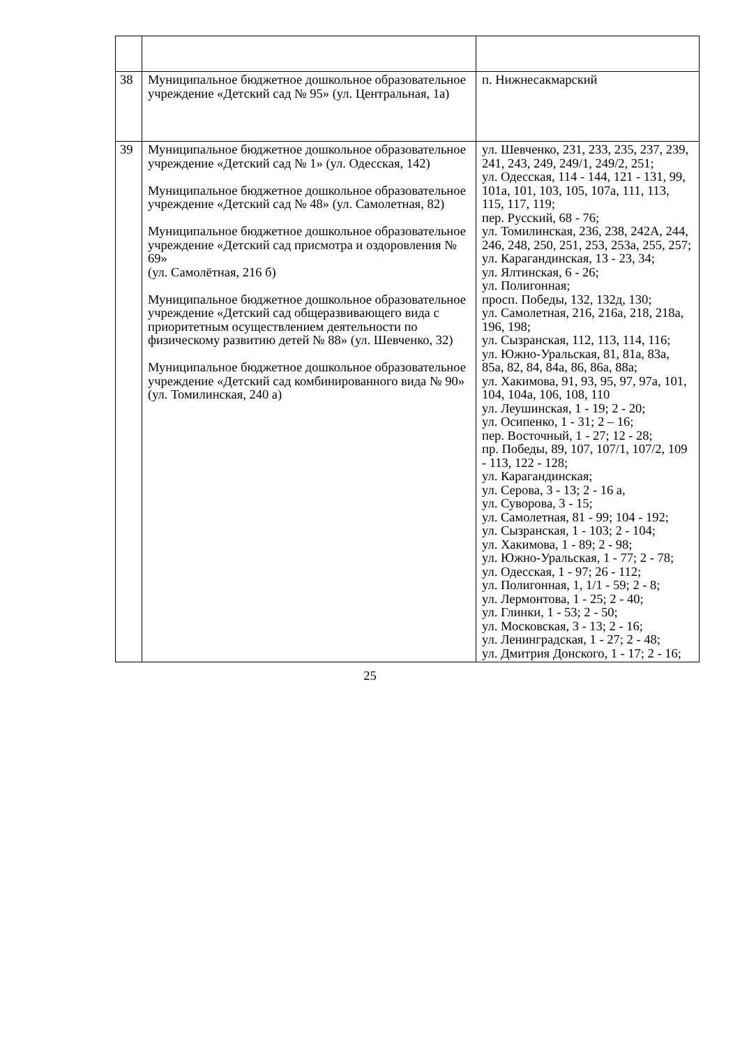| 38 | Муниципальное бюджетное дошкольное образовательное учреждение «Детский сад № 95» (ул. Центральная, 1а) | п. Нижнесакмарский |
| 39 | Муниципальное бюджетное дошкольное образовательное учреждение «Детский сад № 1» (ул. Одесская, 142) Муниципальное бюджетное дошкольное образовательное учреждение «Детский сад № 48» (ул. Самолетная, 82) Муниципальное бюджетное дошкольное образовательное учреждение «Детский сад присмотра и оздоровления № 69» (ул. Самолётная, 216 б) Муниципальное бюджетное дошкольное образовательное учреждение «Детский сад общеразвивающего вида с приоритетным осуществлением деятельности по физическому развитию детей № 88» (ул. Шевченко, 32) Муниципальное бюджетное дошкольное образовательное учреждение «Детский сад комбинированного вида № 90» (ул. Томилинская, 240 а) | ул. Шевченко, 231, 233, 235, 237, 239, 241, 243, 249, 249/1, 249/2, 251; ул. Одесская, 114 - 144, 121 - 131, 99, 101а, 101, 103, 105, 107а, 111, 113, 115, 117, 119; пер. Русский, 68 - 76; ул. Томилинская, 236, 238, 242А, 244, 246, 248, 250, 251, 253, 253а, 255, 257; ул. Карагандинская, 13 - 23, 34; ул. Ялтинская, 6 - 26; ул. Полигонная; просп. Победы, 132, 132д, 130; ул. Самолетная, 216, 216а, 218, 218а, 196, 198; ул. Сызранская, 112, 113, 114, 116; ул. Южно-Уральская, 81, 81а, 83а, 85а, 82, 84, 84а, 86, 86а, 88а; ул. Хакимова, 91, 93, 95, 97, 97а, 101, 104, 104а, 106, 108, 110 ул. Леушинская, 1 - 19; 2 - 20; ул. Осипенко, 1 - 31; 2 – 16; пер. Восточный, 1 - 27; 12 - 28; пр. Победы, 89, 107, 107/1, 107/2, 109 - 113, 122 - 128; ул. Карагандинская; ул. Серова, 3 - 13; 2 - 16 а, ул. Суворова, 3 - 15; ул. Самолетная, 81 - 99; 104 - 192; ул. Сызранская, 1 - 103; 2 - 104; ул. Хакимова, 1 - 89; 2 - 98; ул. Южно-Уральская, 1 - 77; 2 - 78; ул. Одесская, 1 - 97; 26 - 112; ул. Полигонная, 1, 1/1 - 59; 2 - 8; ул. Лермонтова, 1 - 25; 2 - 40; ул. Глинки, 1 - 53; 2 - 50; ул. Московская, 3 - 13; 2 - 16; ул. Ленинградская, 1 - 27; 2 - 48; ул. Дмитрия Донского, 1 - 17; 2 - 16; |
25